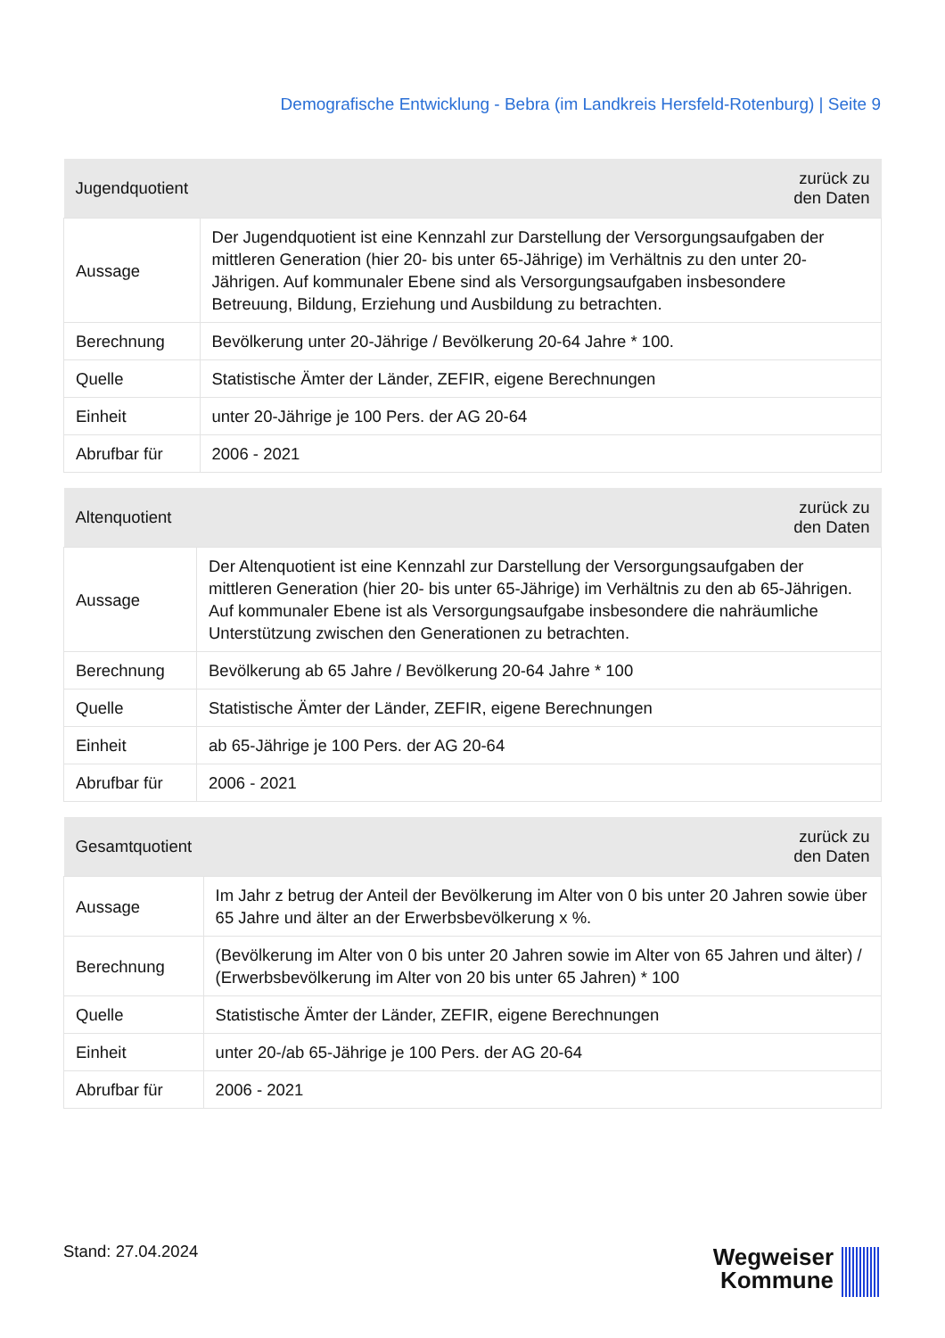Demografische Entwicklung - Bebra (im Landkreis Hersfeld-Rotenburg) | Seite 9
| Jugendquotient | zurück zu den Daten |
| --- | --- |
| Aussage | Der Jugendquotient ist eine Kennzahl zur Darstellung der Versorgungsaufgaben der mittleren Generation (hier 20- bis unter 65-Jährige) im Verhältnis zu den unter 20-Jährigen. Auf kommunaler Ebene sind als Versorgungsaufgaben insbesondere Betreuung, Bildung, Erziehung und Ausbildung zu betrachten. |
| Berechnung | Bevölkerung unter 20-Jährige / Bevölkerung 20-64 Jahre * 100. |
| Quelle | Statistische Ämter der Länder, ZEFIR, eigene Berechnungen |
| Einheit | unter 20-Jährige je 100 Pers. der AG 20-64 |
| Abrufbar für | 2006 - 2021 |
| Altenquotient | zurück zu den Daten |
| --- | --- |
| Aussage | Der Altenquotient ist eine Kennzahl zur Darstellung der Versorgungsaufgaben der mittleren Generation (hier 20- bis unter 65-Jährige) im Verhältnis zu den ab 65-Jährigen. Auf kommunaler Ebene ist als Versorgungsaufgabe insbesondere die nahräumliche Unterstützung zwischen den Generationen zu betrachten. |
| Berechnung | Bevölkerung ab 65 Jahre / Bevölkerung 20-64 Jahre * 100 |
| Quelle | Statistische Ämter der Länder, ZEFIR, eigene Berechnungen |
| Einheit | ab 65-Jährige je 100 Pers. der AG 20-64 |
| Abrufbar für | 2006 - 2021 |
| Gesamtquotient | zurück zu den Daten |
| --- | --- |
| Aussage | Im Jahr z betrug der Anteil der Bevölkerung im Alter von 0 bis unter 20 Jahren sowie über 65 Jahre und älter an der Erwerbsbevölkerung x %. |
| Berechnung | (Bevölkerung im Alter von 0 bis unter 20 Jahren sowie im Alter von 65 Jahren und älter) / (Erwerbsbevölkerung im Alter von 20 bis unter 65 Jahren) * 100 |
| Quelle | Statistische Ämter der Länder, ZEFIR, eigene Berechnungen |
| Einheit | unter 20-/ab 65-Jährige je 100 Pers. der AG 20-64 |
| Abrufbar für | 2006 - 2021 |
Stand: 27.04.2024
Wegweiser
Kommune